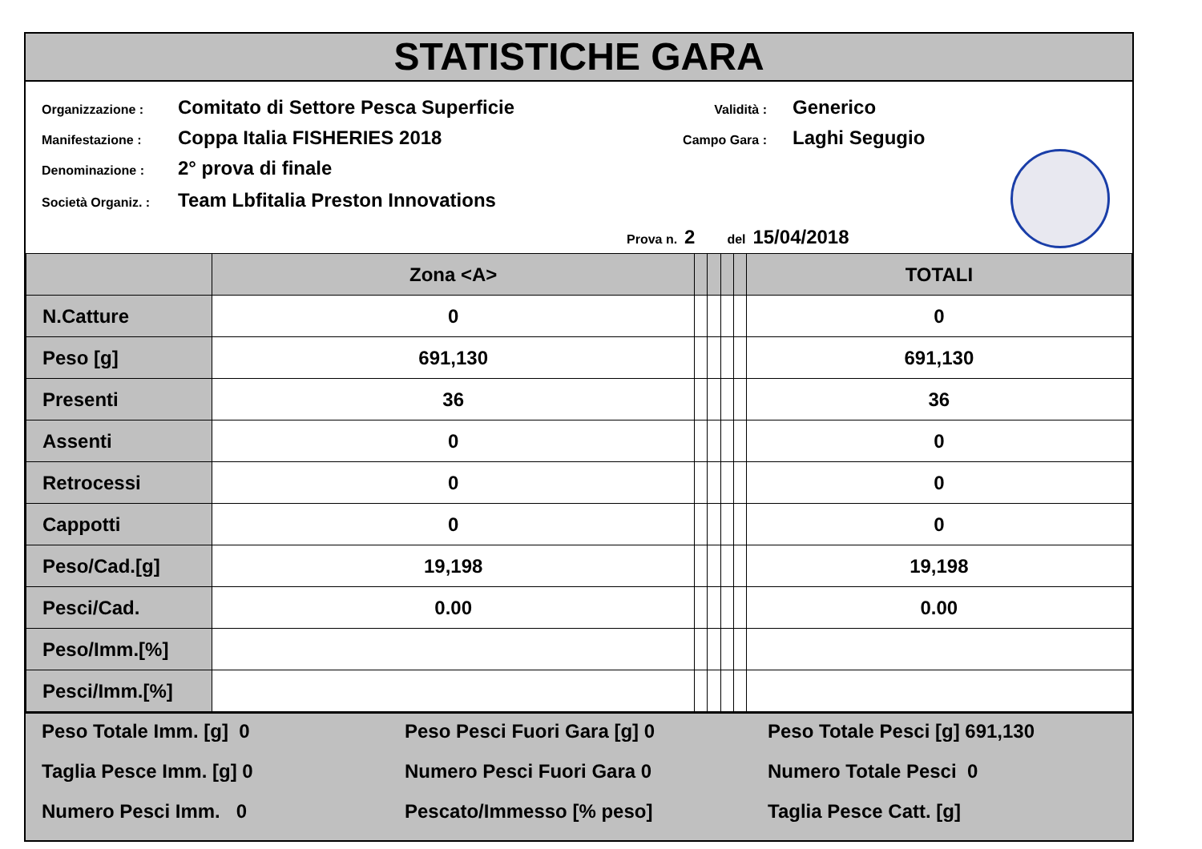STATISTICHE GARA
Organizzazione : Comitato di Settore Pesca Superficie
Manifestazione : Coppa Italia FISHERIES 2018
Denominazione : 2° prova di finale
Società Organiz. : Team Lbfitalia Preston Innovations
Validità : Generico
Campo Gara : Laghi Segugio
Prova n. 2 del 15/04/2018
| | Zona <A> | | | | | TOTALI |
| --- | --- | --- | --- | --- | --- | --- |
| N.Catture | 0 | | | | | 0 |
| Peso [g] | 691,130 | | | | | 691,130 |
| Presenti | 36 | | | | | 36 |
| Assenti | 0 | | | | | 0 |
| Retrocessi | 0 | | | | | 0 |
| Cappotti | 0 | | | | | 0 |
| Peso/Cad.[g] | 19,198 | | | | | 19,198 |
| Pesci/Cad. | 0.00 | | | | | 0.00 |
| Peso/Imm.[%] | | | | | | |
| Pesci/Imm.[%] | | | | | | |
Peso Totale Imm. [g] 0
Peso Pesci Fuori Gara [g] 0
Peso Totale Pesci [g] 691,130
Taglia Pesce Imm. [g] 0
Numero Pesci Fuori Gara 0
Numero Totale Pesci 0
Numero Pesci Imm. 0
Pescato/Immesso [% peso]
Taglia Pesce Catt. [g]